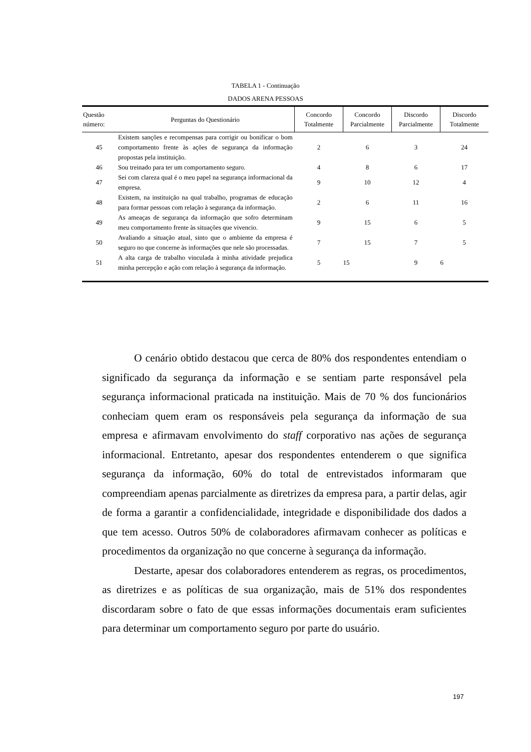TABELA 1 - Continuação
DADOS ARENA PESSOAS
| Questão número: | Perguntas do Questionário | Concordo Totalmente | Concordo Parcialmente | Discordo Parcialmente | Discordo Totalmente |
| --- | --- | --- | --- | --- | --- |
| 45 | Existem sanções e recompensas para corrigir ou bonificar o bom comportamento frente às ações de segurança da informação propostas pela instituição. | 2 | 6 | 3 | 24 |
| 46 | Sou treinado para ter um comportamento seguro. | 4 | 8 | 6 | 17 |
| 47 | Sei com clareza qual é o meu papel na segurança informacional da empresa. | 9 | 10 | 12 | 4 |
| 48 | Existem, na instituição na qual trabalho, programas de educação para formar pessoas com relação à segurança da informação. | 2 | 6 | 11 | 16 |
| 49 | As ameaças de segurança da informação que sofro determinam meu comportamento frente às situações que vivencio. | 9 | 15 | 6 | 5 |
| 50 | Avaliando a situação atual, sinto que o ambiente da empresa é seguro no que concerne às informações que nele são processadas. | 7 | 15 | 7 | 5 |
| 51 | A alta carga de trabalho vinculada à minha atividade prejudica minha percepção e ação com relação à segurança da informação. | 5 | 15 | 9 | 6 |
O cenário obtido destacou que cerca de 80% dos respondentes entendiam o significado da segurança da informação e se sentiam parte responsável pela segurança informacional praticada na instituição. Mais de 70 % dos funcionários conheciam quem eram os responsáveis pela segurança da informação de sua empresa e afirmavam envolvimento do staff corporativo nas ações de segurança informacional. Entretanto, apesar dos respondentes entenderem o que significa segurança da informação, 60% do total de entrevistados informaram que compreendiam apenas parcialmente as diretrizes da empresa para, a partir delas, agir de forma a garantir a confidencialidade, integridade e disponibilidade dos dados a que tem acesso. Outros 50% de colaboradores afirmavam conhecer as políticas e procedimentos da organização no que concerne à segurança da informação.
Destarte, apesar dos colaboradores entenderem as regras, os procedimentos, as diretrizes e as políticas de sua organização, mais de 51% dos respondentes discordaram sobre o fato de que essas informações documentais eram suficientes para determinar um comportamento seguro por parte do usuário.
197